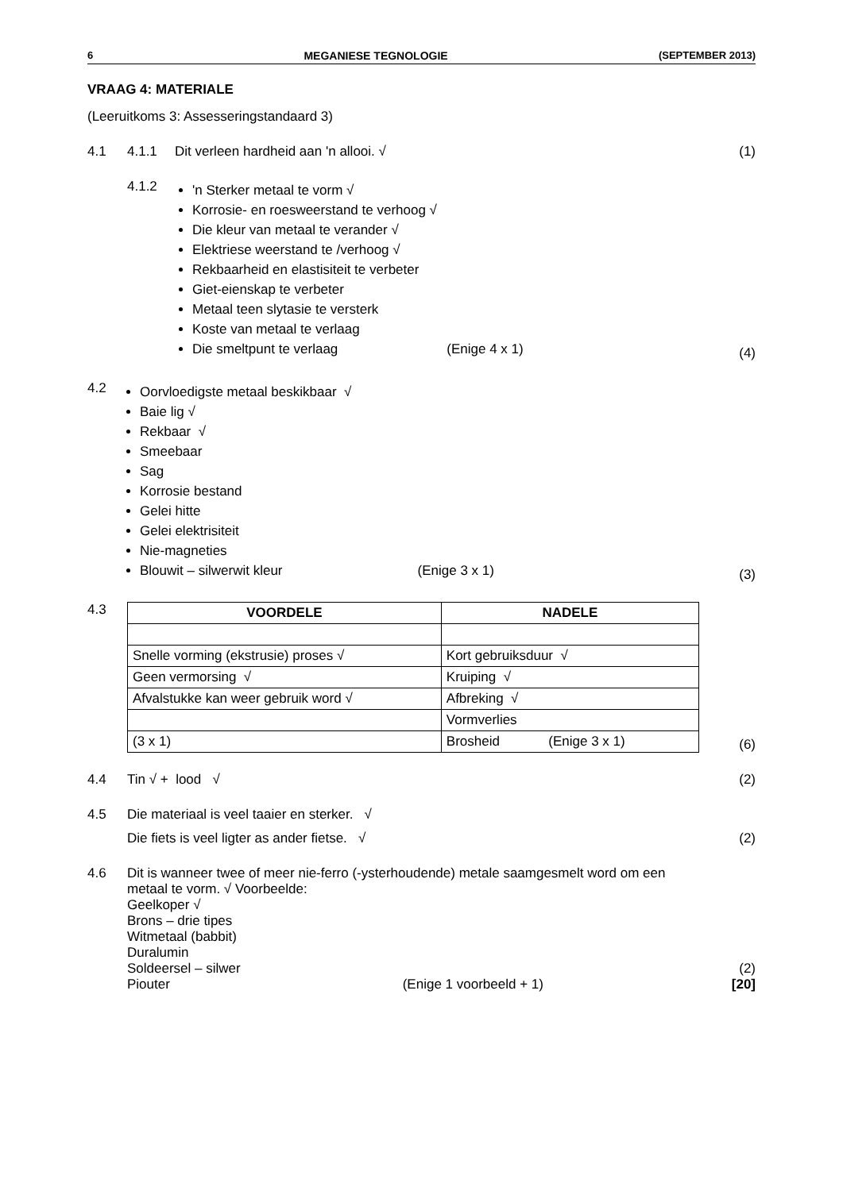6 MEGANIESE TEGNOLOGIE (SEPTEMBER 2013)
VRAAG 4: MATERIALE
(Leeruitkoms 3: Assesseringstandaard 3)
4.1 4.1.1 Dit verleen hardheid aan 'n allooi. √
(1)
4.1.2
'n Sterker metaal te vorm √
Korrosie- en roesweerstand te verhoog √
Die kleur van metaal te verander √
Elektriese weerstand te /verhoog √
Rekbaarheid en elastisiteit te verbeter
Giet-eienskap te verbeter
Metaal teen slytasie te versterk
Koste van metaal te verlaag
Die smeltpunt te verlaag (Enige 4 x 1)
(4)
4.2
Oorvloedigste metaal beskikbaar √
Baie lig √
Rekbaar √
Smeebaar
Sag
Korrosie bestand
Gelei hitte
Gelei elektrisiteit
Nie-magneties
Blouwit – silwerwit kleur (Enige 3 x 1)
(3)
4.3
| VOORDELE | NADELE |
| --- | --- |
| Snelle vorming (ekstrusie) proses √ | Kort gebruiksduur √ |
| Geen vermorsing √ | Kruiping √ |
| Afvalstukke kan weer gebruik word √ | Afbreking √ |
| | Vormverlies |
| (3 x 1) | Brosheid (Enige 3 x 1) |
(6)
4.4 Tin √ + lood √ (2)
4.5 Die materiaal is veel taaier en sterker. √
Die fiets is veel ligter as ander fietse. √
(2)
4.6 Dit is wanneer twee of meer nie-ferro (-ysterhoudende) metale saamgesmelt word om een metaal te vorm. √ Voorbeelde:
Geelkoper √
Brons – drie tipes
Witmetaal (babbit)
Duralumin
Soldeersel – silwer
Piouter (Enige 1 voorbeeld + 1)
(2)
[20]